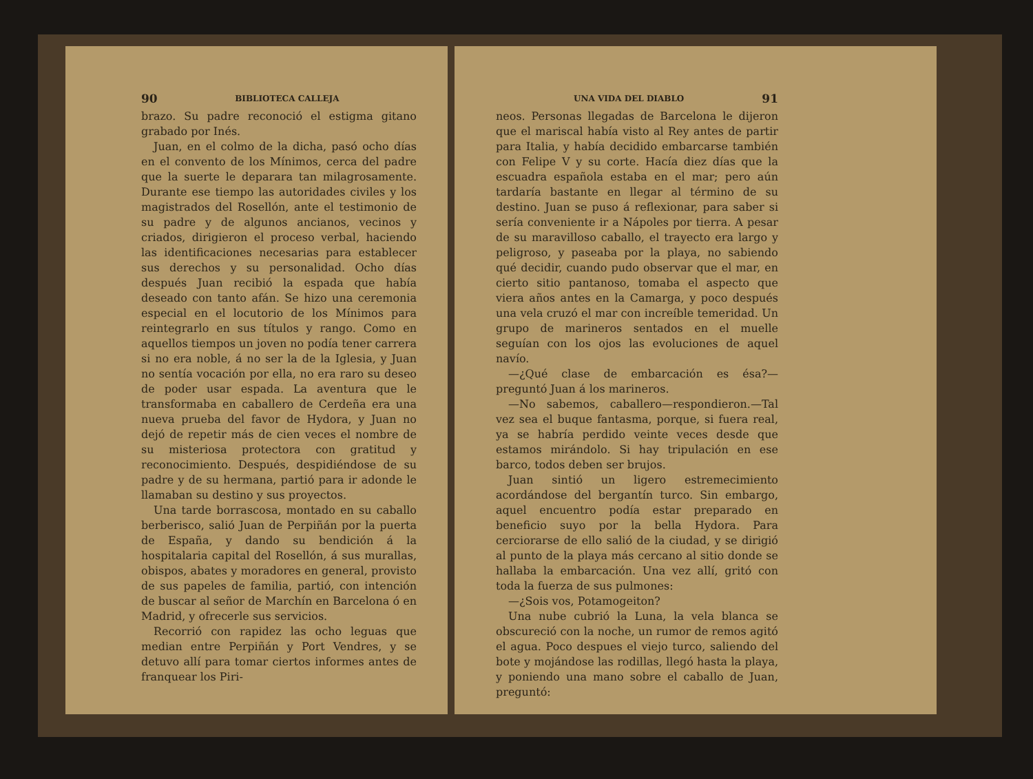90 BIBLIOTECA CALLEJA
brazo. Su padre reconoció el estigma gitano grabado por Inés.
Juan, en el colmo de la dicha, pasó ocho días en el convento de los Mínimos, cerca del padre que la suerte le deparara tan milagrosamente. Durante ese tiempo las autoridades civiles y los magistrados del Rosellón, ante el testimonio de su padre y de algunos ancianos, vecinos y criados, dirigieron el proceso verbal, haciendo las identificaciones necesarias para establecer sus derechos y su personalidad. Ocho días después Juan recibió la espada que había deseado con tanto afán. Se hizo una ceremonia especial en el locutorio de los Mínimos para reintegrarlo en sus títulos y rango. Como en aquellos tiempos un joven no podía tener carrera si no era noble, á no ser la de la Iglesia, y Juan no sentía vocación por ella, no era raro su deseo de poder usar espada. La aventura que le transformaba en caballero de Cerdeña era una nueva prueba del favor de Hydora, y Juan no dejó de repetir más de cien veces el nombre de su misteriosa protectora con gratitud y reconocimiento. Después, despidiéndose de su padre y de su hermana, partió para ir adonde le llamaban su destino y sus proyectos.
Una tarde borrascosa, montado en su caballo berberisco, salió Juan de Perpiñán por la puerta de España, y dando su bendición á la hospitalaria capital del Rosellón, á sus murallas, obispos, abates y moradores en general, provisto de sus papeles de familia, partió, con intención de buscar al señor de Marchín en Barcelona ó en Madrid, y ofrecerle sus servicios.
Recorrió con rapidez las ocho leguas que median entre Perpiñán y Port Vendres, y se detuvo allí para tomar ciertos informes antes de franquear los Piri-
UNA VIDA DEL DIABLO 91
neos. Personas llegadas de Barcelona le dijeron que el mariscal había visto al Rey antes de partir para Italia, y había decidido embarcarse también con Felipe V y su corte. Hacía diez días que la escuadra española estaba en el mar; pero aún tardaría bastante en llegar al término de su destino. Juan se puso á reflexionar, para saber si sería conveniente ir a Nápoles por tierra. A pesar de su maravilloso caballo, el trayecto era largo y peligroso, y paseaba por la playa, no sabiendo qué decidir, cuando pudo observar que el mar, en cierto sitio pantanoso, tomaba el aspecto que viera años antes en la Camarga, y poco después una vela cruzó el mar con increíble temeridad. Un grupo de marineros sentados en el muelle seguían con los ojos las evoluciones de aquel navío.
—¿Qué clase de embarcación es ésa?—preguntó Juan á los marineros.
—No sabemos, caballero—respondieron.—Tal vez sea el buque fantasma, porque, si fuera real, ya se habría perdido veinte veces desde que estamos mirándolo. Si hay tripulación en ese barco, todos deben ser brujos.
Juan sintió un ligero estremecimiento acordándose del bergantín turco. Sin embargo, aquel encuentro podía estar preparado en beneficio suyo por la bella Hydora. Para cerciorarse de ello salió de la ciudad, y se dirigió al punto de la playa más cercano al sitio donde se hallaba la embarcación. Una vez allí, gritó con toda la fuerza de sus pulmones:
—¿Sois vos, Potamogeiton?
Una nube cubrió la Luna, la vela blanca se obscureció con la noche, un rumor de remos agitó el agua. Poco despues el viejo turco, saliendo del bote y mojándose las rodillas, llegó hasta la playa, y poniendo una mano sobre el caballo de Juan, preguntó: